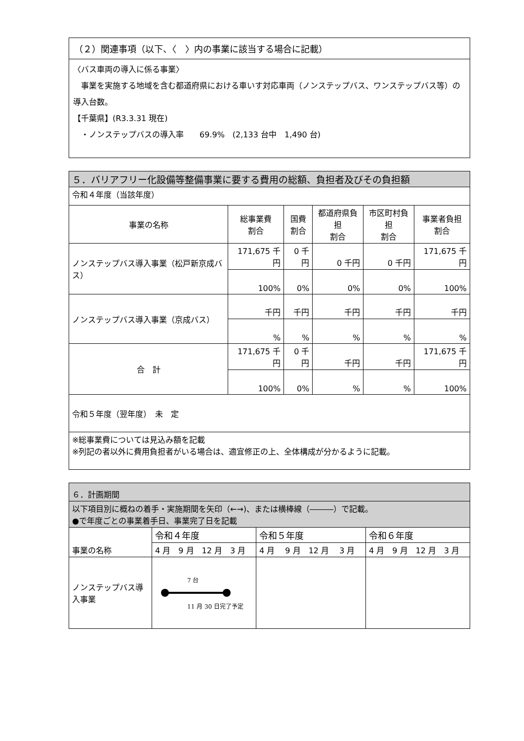（２）関連事項（以下、〈　〉内の事業に該当する場合に記載）
〈バス車両の導入に係る事業〉
　事業を実施する地域を含む都道府県における車いす対応車両（ノンステップバス、ワンステップバス等）の導入台数。
【千葉県】(R3.3.31 現在)
　・ノンステップバスの導入率　　69.9%　(2,133 台中　1,490 台)
| ５．バリアフリー化設備等整備事業に要する費用の総額、負担者及びその負担額 | | | | | |
| 令和４年度（当該年度） | | | | | |
| 事業の名称 | 総事業費 割合 | 国費 割合 | 都道府県負担 割合 | 市区町村負担 割合 | 事業者負担 割合 |
| ノンステップバス導入事業（松戸新京成バス） | 171,675 千円 | 0 千円 | 0 千円 | 0 千円 | 171,675 千円 |
| | 100% | 0% | 0% | 0% | 100% |
| ノンステップバス導入事業（京成バス） | 千円 | 千円 | 千円 | 千円 | 千円 |
| | % | % | % | % | % |
| 合 計 | 171,675 千円 | 0 千円 | 千円 | 千円 | 171,675 千円 |
| | 100% | 0% | % | % | 100% |
| 令和５年度（翌年度） 未 定 | | | | | |
| ※総事業費については見込み額を記載 ※列記の者以外に費用負担者がいる場合は、適宜修正の上、全体構成が分かるように記載。 | | | | | |
| ６．計画期間 | | | |
| 以下項目別に概ねの着手・実施期間を矢印（←→)、または横棒線（―――）で記載。 ●で年度ごとの事業着手日、事業完了日を記載 | | | |
| 事業の名称 | 令和４年度 | 令和５年度 | 令和６年度 |
| | 4 月 9 月 12 月 3 月 | 4 月 9 月 12 月 3 月 | 4 月 9 月 12 月 3 月 |
| ノンステップバス導入事業 | 7 台 11 月 30 日完了予定 | | |